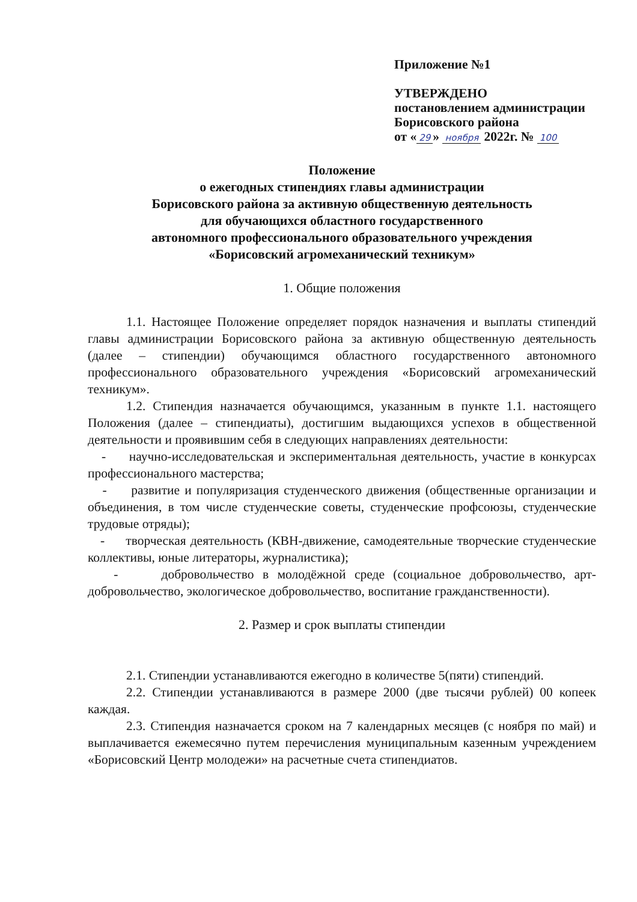Приложение №1
УТВЕРЖДЕНО
постановлением администрации
Борисовского района
от « 29 » ноября 2022г. № 100
Положение
о ежегодных стипендиях главы администрации
Борисовского района за активную общественную деятельность
для обучающихся областного государственного
автономного профессионального образовательного учреждения
«Борисовский агромеханический техникум»
1. Общие положения
1.1. Настоящее Положение определяет порядок назначения и выплаты стипендий главы администрации Борисовского района за активную общественную деятельность (далее – стипендии) обучающимся областного государственного автономного профессионального образовательного учреждения «Борисовский агромеханический техникум».
1.2. Стипендия назначается обучающимся, указанным в пункте 1.1. настоящего Положения (далее – стипендиаты), достигшим выдающихся успехов в общественной деятельности и проявившим себя в следующих направлениях деятельности:
- научно-исследовательская и экспериментальная деятельность, участие в конкурсах профессионального мастерства;
- развитие и популяризация студенческого движения (общественные организации и объединения, в том числе студенческие советы, студенческие профсоюзы, студенческие трудовые отряды);
- творческая деятельность (КВН-движение, самодеятельные творческие студенческие коллективы, юные литераторы, журналистика);
- добровольчество в молодёжной среде (социальное добровольчество, арт-добровольчество, экологическое добровольчество, воспитание гражданственности).
2. Размер и срок выплаты стипендии
2.1. Стипендии устанавливаются ежегодно в количестве 5(пяти) стипендий.
2.2. Стипендии устанавливаются в размере 2000 (две тысячи рублей) 00 копеек каждая.
2.3. Стипендия назначается сроком на 7 календарных месяцев (с ноября по май) и выплачивается ежемесячно путем перечисления муниципальным казенным учреждением «Борисовский Центр молодежи» на расчетные счета стипендиатов.